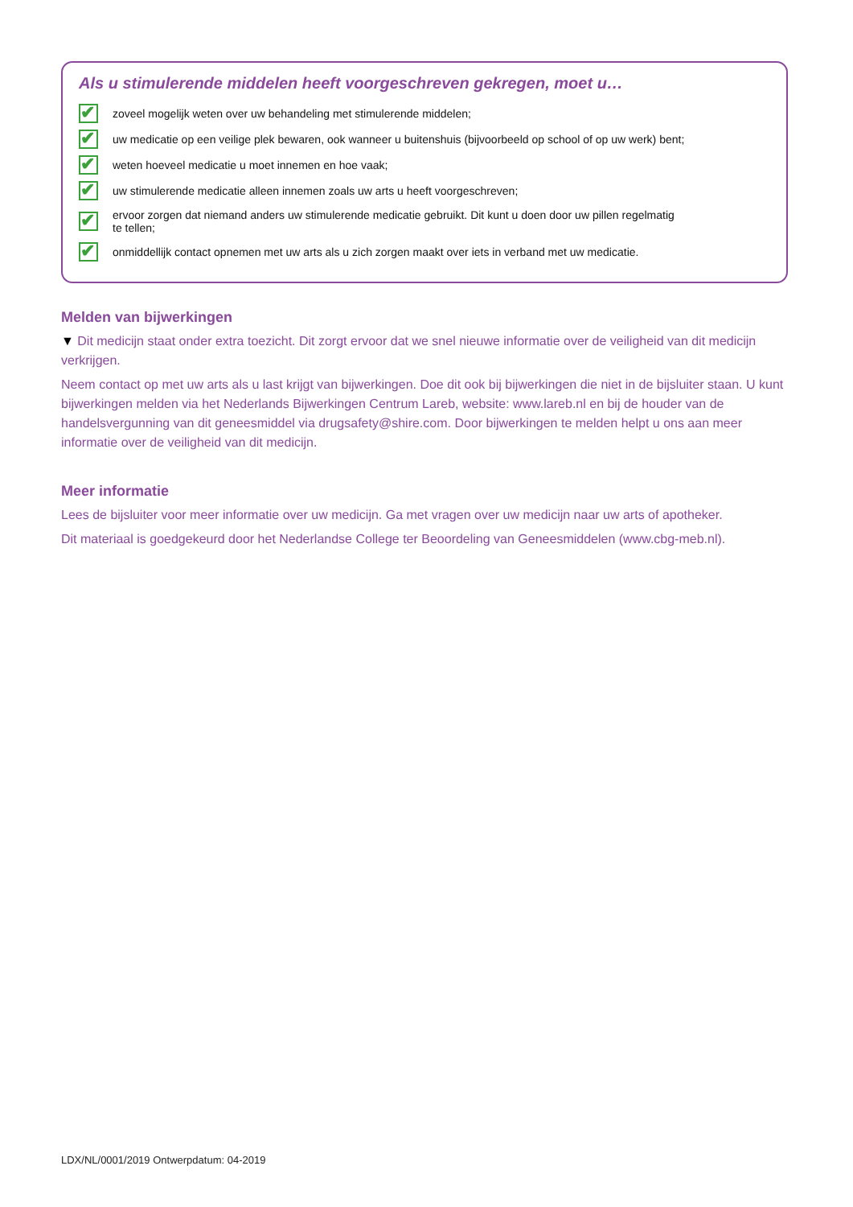Als u stimulerende middelen heeft voorgeschreven gekregen, moet u…
✔ zoveel mogelijk weten over uw behandeling met stimulerende middelen;
✔ uw medicatie op een veilige plek bewaren, ook wanneer u buitenshuis (bijvoorbeeld op school of op uw werk) bent;
✔ weten hoeveel medicatie u moet innemen en hoe vaak;
✔ uw stimulerende medicatie alleen innemen zoals uw arts u heeft voorgeschreven;
✔ ervoor zorgen dat niemand anders uw stimulerende medicatie gebruikt. Dit kunt u doen door uw pillen regelmatig
te tellen;
✔ onmiddellijk contact opnemen met uw arts als u zich zorgen maakt over iets in verband met uw medicatie.
Melden van bijwerkingen
▼ Dit medicijn staat onder extra toezicht. Dit zorgt ervoor dat we snel nieuwe informatie over de veiligheid van dit medicijn verkrijgen.
Neem contact op met uw arts als u last krijgt van bijwerkingen. Doe dit ook bij bijwerkingen die niet in de bijsluiter staan. U kunt bijwerkingen melden via het Nederlands Bijwerkingen Centrum Lareb, website: www.lareb.nl en bij de houder van de handelsvergunning van dit geneesmiddel via drugsafety@shire.com. Door bijwerkingen te melden helpt u ons aan meer informatie over de veiligheid van dit medicijn.
Meer informatie
Lees de bijsluiter voor meer informatie over uw medicijn. Ga met vragen over uw medicijn naar uw arts of apotheker.
Dit materiaal is goedgekeurd door het Nederlandse College ter Beoordeling van Geneesmiddelen (www.cbg-meb.nl).
LDX/NL/0001/2019 Ontwerpdatum: 04-2019